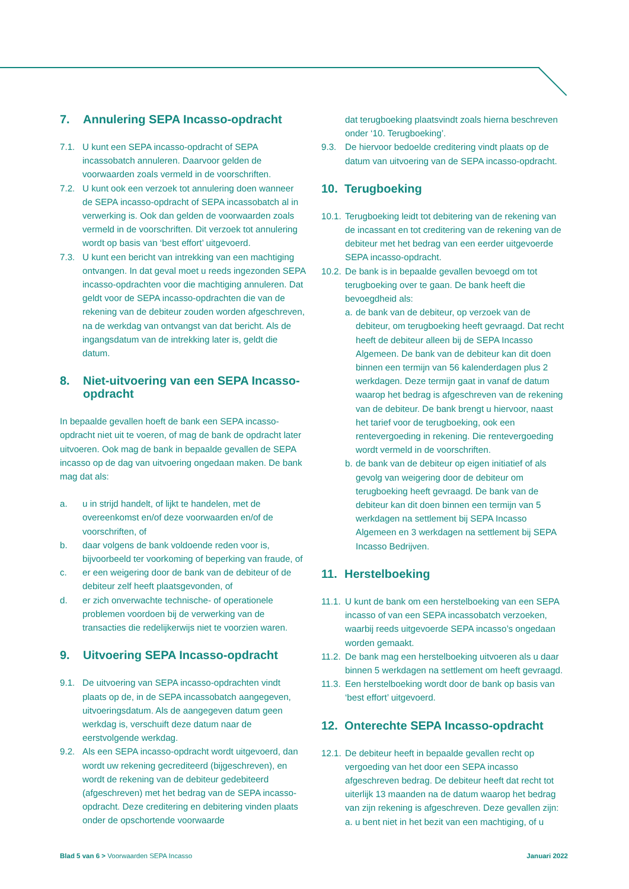7. Annulering SEPA Incasso-opdracht
7.1. U kunt een SEPA incasso-opdracht of SEPA incassobatch annuleren. Daarvoor gelden de voorwaarden zoals vermeld in de voorschriften.
7.2. U kunt ook een verzoek tot annulering doen wanneer de SEPA incasso-opdracht of SEPA incassobatch al in verwerking is. Ook dan gelden de voorwaarden zoals vermeld in de voorschriften. Dit verzoek tot annulering wordt op basis van ‘best effort’ uitgevoerd.
7.3. U kunt een bericht van intrekking van een machtiging ontvangen. In dat geval moet u reeds ingezonden SEPA incasso-opdrachten voor die machtiging annuleren. Dat geldt voor de SEPA incasso-opdrachten die van de rekening van de debiteur zouden worden afgeschreven, na de werkdag van ontvangst van dat bericht. Als de ingangsdatum van de intrekking later is, geldt die datum.
8. Niet-uitvoering van een SEPA Incasso-opdracht
In bepaalde gevallen hoeft de bank een SEPA incasso-opdracht niet uit te voeren, of mag de bank de opdracht later uitvoeren. Ook mag de bank in bepaalde gevallen de SEPA incasso op de dag van uitvoering ongedaan maken. De bank mag dat als:
a. u in strijd handelt, of lijkt te handelen, met de overeenkomst en/of deze voorwaarden en/of de voorschriften, of
b. daar volgens de bank voldoende reden voor is, bijvoorbeeld ter voorkoming of beperking van fraude, of
c. er een weigering door de bank van de debiteur of de debiteur zelf heeft plaatsgevonden, of
d. er zich onverwachte technische- of operationele problemen voordoen bij de verwerking van de transacties die redelijkerwijs niet te voorzien waren.
9. Uitvoering SEPA Incasso-opdracht
9.1. De uitvoering van SEPA incasso-opdrachten vindt plaats op de, in de SEPA incassobatch aangegeven, uitvoeringsdatum. Als de aangegeven datum geen werkdag is, verschuift deze datum naar de eerstvolgende werkdag.
9.2. Als een SEPA incasso-opdracht wordt uitgevoerd, dan wordt uw rekening gecrediteerd (bijgeschreven), en wordt de rekening van de debiteur gedebiteerd (afgeschreven) met het bedrag van de SEPA incasso-opdracht. Deze creditering en debitering vinden plaats onder de opschortende voorwaarde
dat terugboeking plaatsvindt zoals hierna beschreven onder ‘10. Terugboeking’.
9.3. De hiervoor bedoelde creditering vindt plaats op de datum van uitvoering van de SEPA incasso-opdracht.
10. Terugboeking
10.1.
Terugboeking leidt tot debitering van de rekening van de incassant en tot creditering van de rekening van de debiteur met het bedrag van een eerder uitgevoerde SEPA incasso-opdracht.
10.2.
De bank is in bepaalde gevallen bevoegd om tot terugboeking over te gaan. De bank heeft die bevoegdheid als:
a.
de bank van de debiteur, op verzoek van de debiteur, om terugboeking heeft gevraagd. Dat recht heeft de debiteur alleen bij de SEPA Incasso Algemeen. De bank van de debiteur kan dit doen binnen een termijn van 56 kalenderdagen plus 2 werkdagen. Deze termijn gaat in vanaf de datum waarop het bedrag is afgeschreven van de rekening van de debiteur. De bank brengt u hiervoor, naast het tarief voor de terugboeking, ook een rentevergoeding in rekening. Die rentevergoeding wordt vermeld in de voorschriften.
b.
de bank van de debiteur op eigen initiatief of als gevolg van weigering door de debiteur om terugboeking heeft gevraagd. De bank van de debiteur kan dit doen binnen een termijn van 5 werkdagen na settlement bij SEPA Incasso Algemeen en 3 werkdagen na settlement bij SEPA Incasso Bedrijven.
11. Herstelboeking
11.1.
U kunt de bank om een herstelboeking van een SEPA incasso of van een SEPA incassobatch verzoeken, waarbij reeds uitgevoerde SEPA incasso’s ongedaan worden gemaakt.
11.2.
De bank mag een herstelboeking uitvoeren als u daar binnen 5 werkdagen na settlement om heeft gevraagd.
11.3.
Een herstelboeking wordt door de bank op basis van ‘best effort’ uitgevoerd.
12. Onterechte SEPA Incasso-opdracht
12.1.
De debiteur heeft in bepaalde gevallen recht op vergoeding van het door een SEPA incasso afgeschreven bedrag. De debiteur heeft dat recht tot uiterlijk 13 maanden na de datum waarop het bedrag van zijn rekening is afgeschreven. Deze gevallen zijn:
a. u bent niet in het bezit van een machtiging, of u
Blad 5 van 6 > Voorwaarden SEPA Incasso Januari 2022